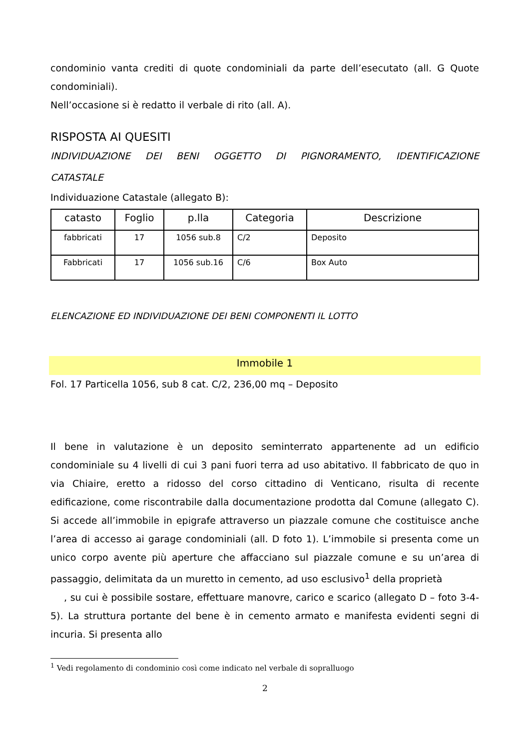condominio vanta crediti di quote condominiali da parte dell’esecutato (all. G Quote condominiali).
Nell’occasione si è redatto il verbale di rito (all. A).
RISPOSTA AI QUESITI
INDIVIDUAZIONE DEI BENI OGGETTO DI PIGNORAMENTO, IDENTIFICAZIONE CATASTALE
Individuazione Catastale (allegato B):
| catasto | Foglio | p.lla | Categoria | Descrizione |
| --- | --- | --- | --- | --- |
| fabbricati | 17 | 1056 sub.8 | C/2 | Deposito |
| Fabbricati | 17 | 1056 sub.16 | C/6 | Box Auto |
ELENCAZIONE ED INDIVIDUAZIONE DEI BENI COMPONENTI IL LOTTO
Immobile 1
Fol. 17 Particella 1056, sub 8 cat. C/2, 236,00 mq – Deposito
Il bene in valutazione è un deposito seminterrato appartenente ad un edificio condominiale su 4 livelli di cui 3 pani fuori terra ad uso abitativo. Il fabbricato de quo in via Chiaire, eretto a ridosso del corso cittadino di Venticano, risulta di recente edificazione, come riscontrabile dalla documentazione prodotta dal Comune (allegato C). Si accede all’immobile in epigrafe attraverso un piazzale comune che costituisce anche l’area di accesso ai garage condominiali (all. D foto 1). L’immobile si presenta come un unico corpo avente più aperture che affacciano sul piazzale comune e su un’area di passaggio, delimitata da un muretto in cemento, ad uso esclusivo<sup>1</sup> della proprietà , su cui è possibile sostare, effettuare manovre, carico e scarico (allegato D – foto 3-4-5). La struttura portante del bene è in cemento armato e manifesta evidenti segni di incuria. Si presenta allo
<sup>1</sup> Vedi regolamento di condominio così come indicato nel verbale di sopralluogo
2